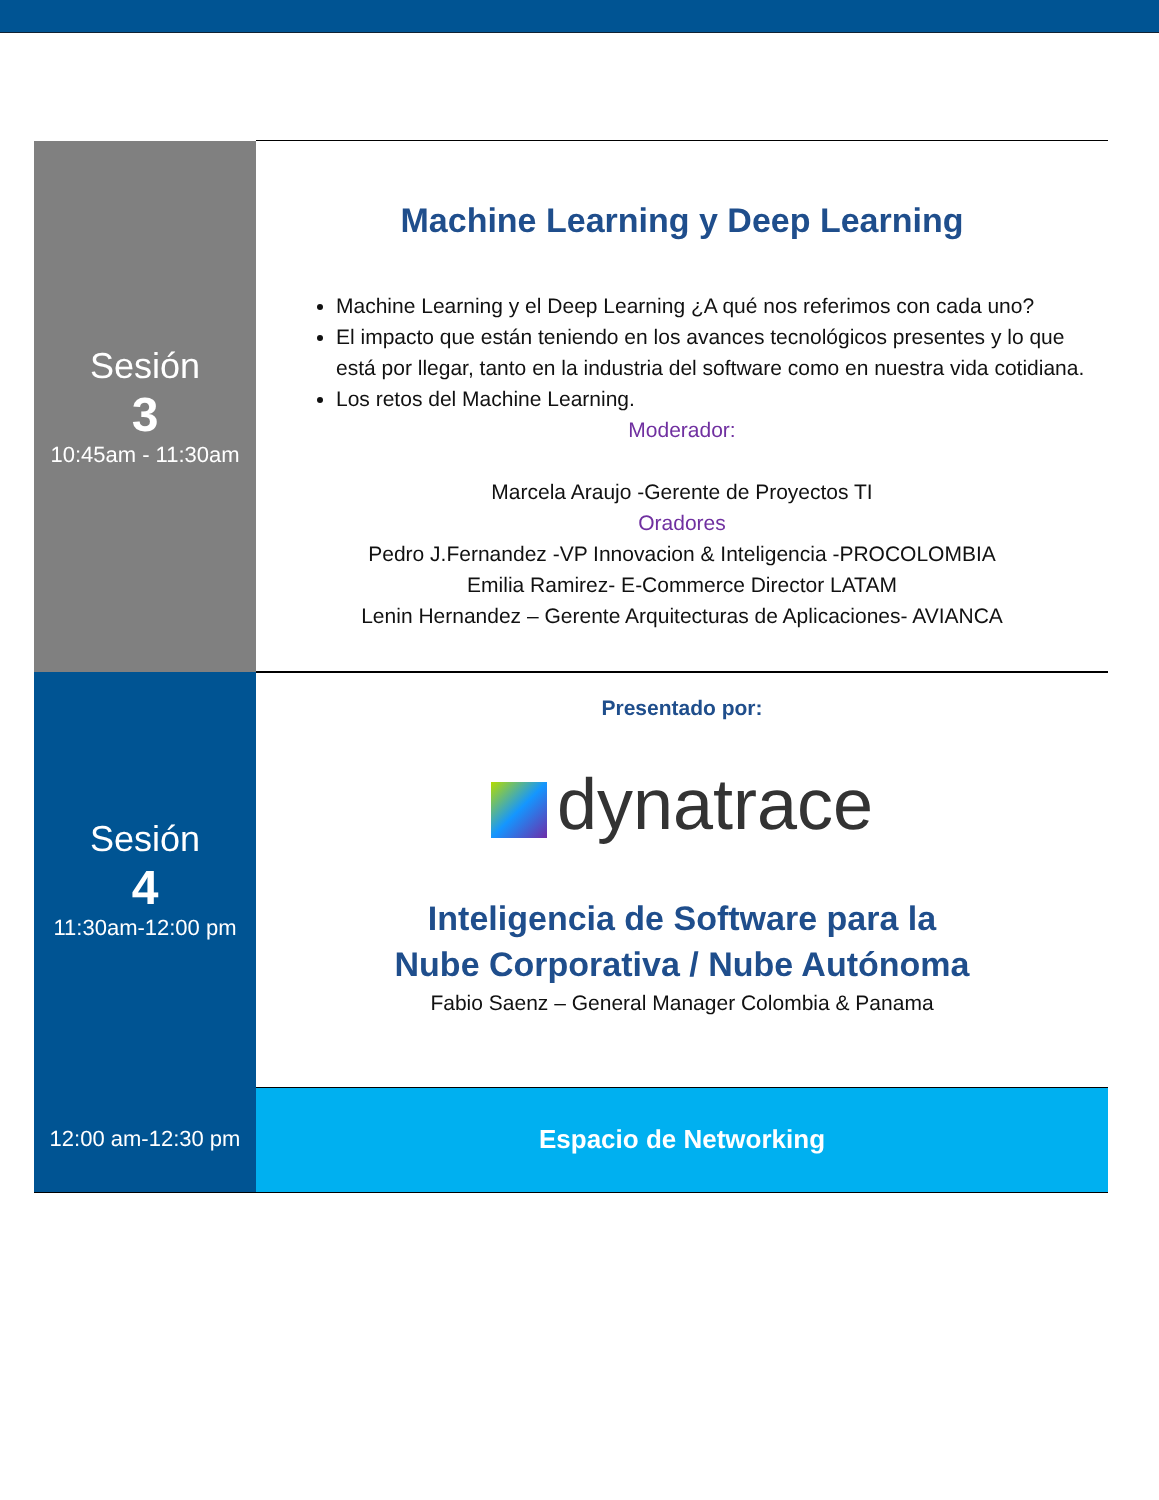| Sesión 3 10:45am - 11:30am | Machine Learning y Deep Learning Machine Learning y el Deep Learning ¿A qué nos referimos con cada uno? El impacto que están teniendo en los avances tecnológicos presentes y lo que está por llegar, tanto en la industria del software como en nuestra vida cotidiana. Los retos del Machine Learning. Moderador: Marcela Araujo -Gerente de Proyectos TI Oradores Pedro J.Fernandez -VP Innovacion & Inteligencia -PROCOLOMBIA Emilia Ramirez- E-Commerce Director LATAM Lenin Hernandez – Gerente Arquitecturas de Aplicaciones- AVIANCA |
| Sesión 4 11:30am-12:00 pm | Presentado por: dynatrace Inteligencia de Software para la Nube Corporativa / Nube Autónoma Fabio Saenz – General Manager Colombia & Panama |
| 12:00 am-12:30 pm | Espacio de Networking |